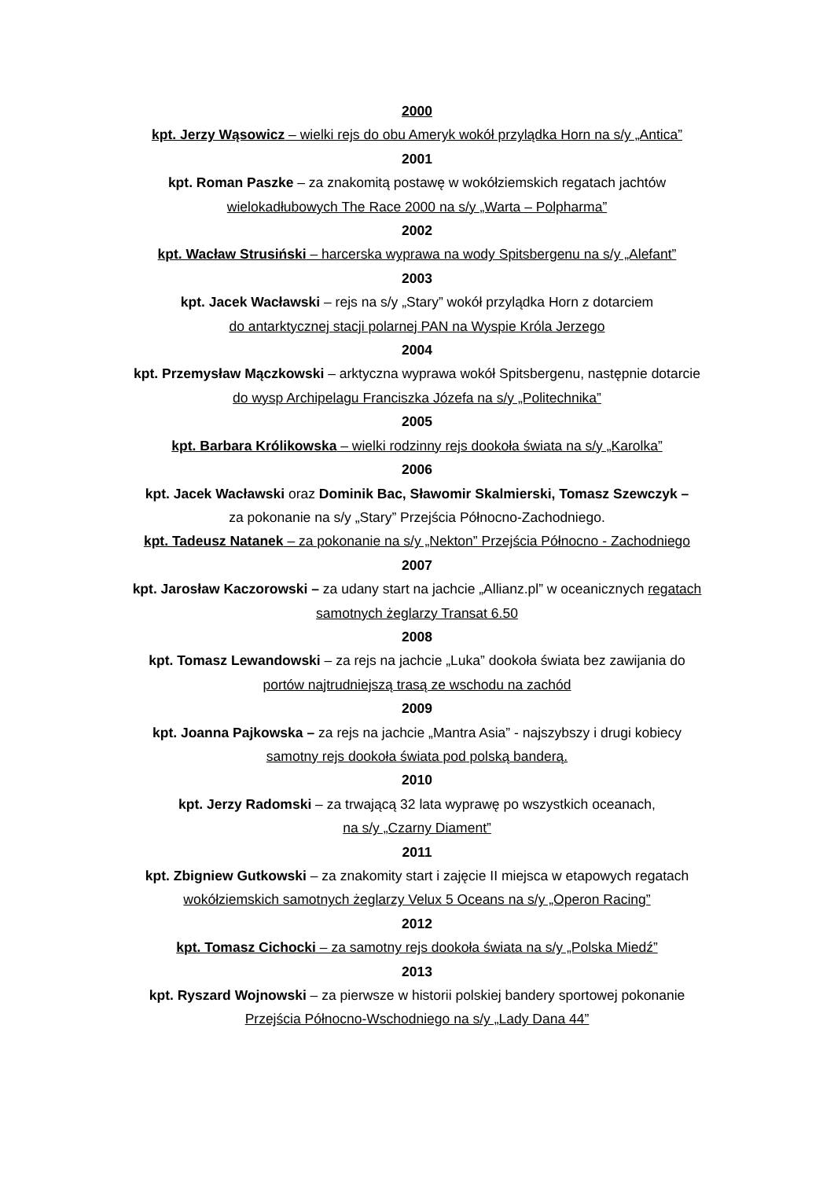2000
kpt. Jerzy Wąsowicz – wielki rejs do obu Ameryk wokół przylądka Horn na s/y „Antica”
2001
kpt. Roman Paszke – za znakomitą postawę w wokółziemskich regatach jachtów
wielokadłubowych The Race 2000 na s/y „Warta – Polpharma”
2002
kpt. Wacław Strusiński – harcerska wyprawa na wody Spitsbergenu na s/y „Alefant”
2003
kpt. Jacek Wacławski – rejs na s/y „Stary” wokół przylądka Horn z dotarciem
do antarktycznej stacji polarnej PAN na Wyspie Króla Jerzego
2004
kpt. Przemysław Mączkowski – arktyczna wyprawa wokół Spitsbergenu, następnie dotarcie
do wysp Archipelagu Franciszka Józefa na s/y „Politechnika”
2005
kpt. Barbara Królikowska – wielki rodzinny rejs dookoła świata na s/y „Karolka”
2006
kpt. Jacek Wacławski oraz Dominik Bac, Sławomir Skalmierski, Tomasz Szewczyk –
za pokonanie na s/y „Stary” Przejścia Północno-Zachodniego.
kpt. Tadeusz Natanek – za pokonanie na s/y „Nekton” Przejścia Północno - Zachodniego
2007
kpt. Jarosław Kaczorowski – za udany start na jachcie „Allianz.pl” w oceanicznych regatach
samotnych żeglarzy Transat 6.50
2008
kpt. Tomasz Lewandowski – za rejs na jachcie „Luka” dookoła świata bez zawijania do
portów najtrudniejszą trasą ze wschodu na zachód
2009
kpt. Joanna Pajkowska – za rejs na jachcie „Mantra Asia” - najszybszy i drugi kobiecy
samotny rejs dookoła świata pod polską banderą.
2010
kpt. Jerzy Radomski – za trwającą 32 lata wyprawę po wszystkich oceanach,
na s/y „Czarny Diament”
2011
kpt. Zbigniew Gutkowski – za znakomity start i zajęcie II miejsca w etapowych regatach
wokółziemskich samotnych żeglarzy Velux 5 Oceans na s/y „Operon Racing”
2012
kpt. Tomasz Cichocki – za samotny rejs dookoła świata na s/y „Polska Miedź”
2013
kpt. Ryszard Wojnowski – za pierwsze w historii polskiej bandery sportowej pokonanie
Przejścia Północno-Wschodniego na s/y „Lady Dana 44”